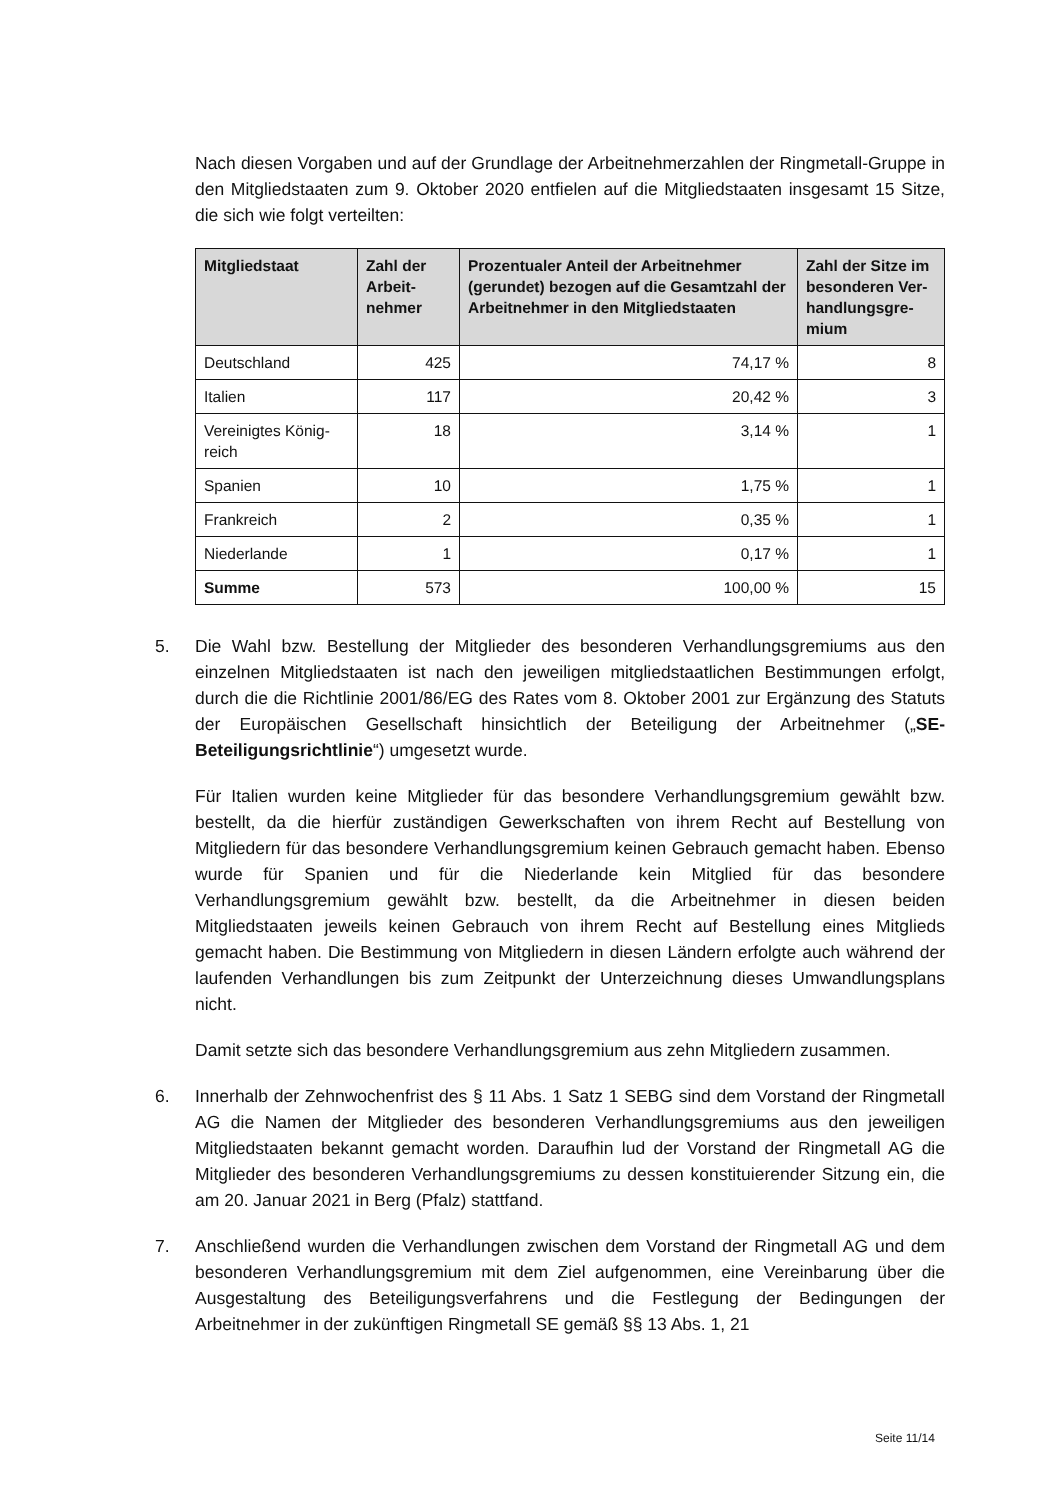Nach diesen Vorgaben und auf der Grundlage der Arbeitnehmerzahlen der Ringmetall-Gruppe in den Mitgliedstaaten zum 9. Oktober 2020 entfielen auf die Mitgliedstaaten insgesamt 15 Sitze, die sich wie folgt verteilten:
| Mitgliedstaat | Zahl der Arbeit-nehmer | Prozentualer Anteil der Arbeitnehmer (gerundet) bezogen auf die Gesamtzahl der Arbeitnehmer in den Mitgliedstaaten | Zahl der Sitze im besonderen Ver-handlungsgre-mium |
| --- | --- | --- | --- |
| Deutschland | 425 | 74,17 % | 8 |
| Italien | 117 | 20,42 % | 3 |
| Vereinigtes König-reich | 18 | 3,14 % | 1 |
| Spanien | 10 | 1,75 % | 1 |
| Frankreich | 2 | 0,35 % | 1 |
| Niederlande | 1 | 0,17 % | 1 |
| Summe | 573 | 100,00 % | 15 |
5. Die Wahl bzw. Bestellung der Mitglieder des besonderen Verhandlungsgremiums aus den einzelnen Mitgliedstaaten ist nach den jeweiligen mitgliedstaatlichen Bestimmungen erfolgt, durch die die Richtlinie 2001/86/EG des Rates vom 8. Oktober 2001 zur Ergänzung des Statuts der Europäischen Gesellschaft hinsichtlich der Beteiligung der Arbeitnehmer („SE-Beteiligungsrichtlinie“) umgesetzt wurde.
Für Italien wurden keine Mitglieder für das besondere Verhandlungsgremium gewählt bzw. bestellt, da die hierfür zuständigen Gewerkschaften von ihrem Recht auf Bestellung von Mitgliedern für das besondere Verhandlungsgremium keinen Gebrauch gemacht haben. Ebenso wurde für Spanien und für die Niederlande kein Mitglied für das besondere Verhandlungsgremium gewählt bzw. bestellt, da die Arbeitnehmer in diesen beiden Mitgliedstaaten jeweils keinen Gebrauch von ihrem Recht auf Bestellung eines Mitglieds gemacht haben. Die Bestimmung von Mitgliedern in diesen Ländern erfolgte auch während der laufenden Verhandlungen bis zum Zeitpunkt der Unterzeichnung dieses Umwandlungsplans nicht.
Damit setzte sich das besondere Verhandlungsgremium aus zehn Mitgliedern zusammen.
6. Innerhalb der Zehnwochenfrist des § 11 Abs. 1 Satz 1 SEBG sind dem Vorstand der Ringmetall AG die Namen der Mitglieder des besonderen Verhandlungsgremiums aus den jeweiligen Mitgliedstaaten bekannt gemacht worden. Daraufhin lud der Vorstand der Ringmetall AG die Mitglieder des besonderen Verhandlungsgremiums zu dessen konstituierender Sitzung ein, die am 20. Januar 2021 in Berg (Pfalz) stattfand.
7. Anschließend wurden die Verhandlungen zwischen dem Vorstand der Ringmetall AG und dem besonderen Verhandlungsgremium mit dem Ziel aufgenommen, eine Vereinbarung über die Ausgestaltung des Beteiligungsverfahrens und die Festlegung der Bedingungen der Arbeitnehmer in der zukünftigen Ringmetall SE gemäß §§ 13 Abs. 1, 21
Seite 11/14